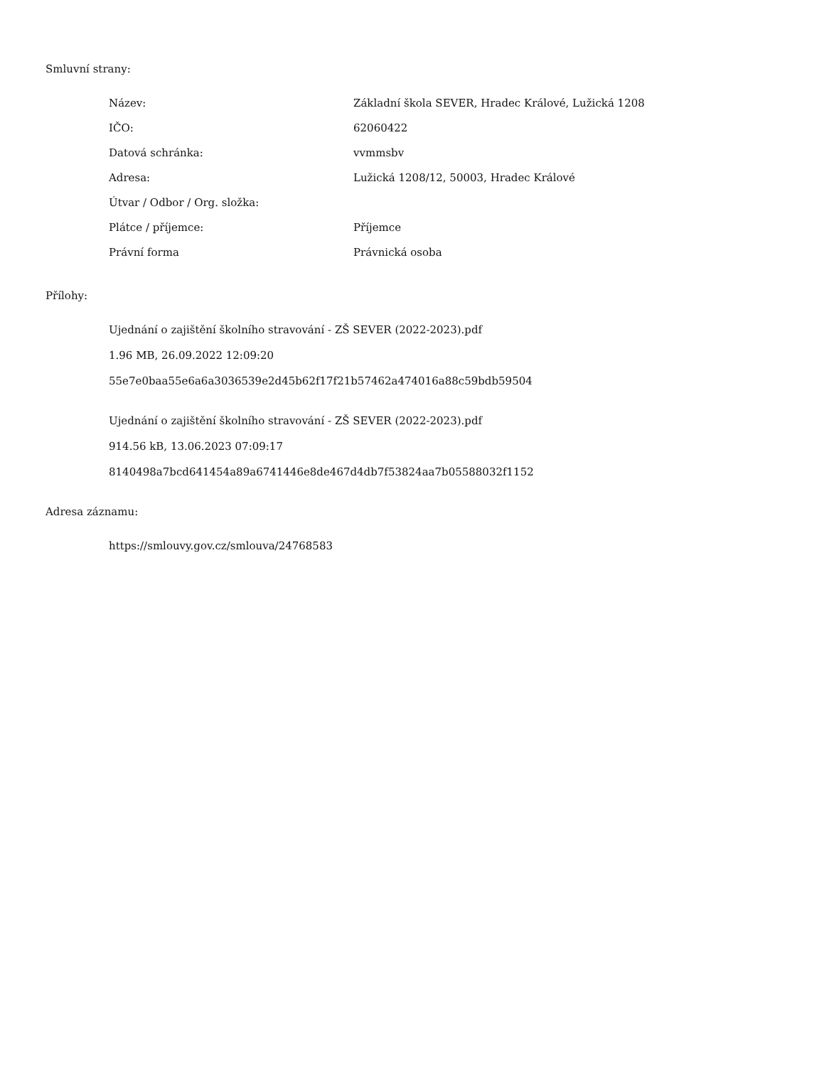Smluvní strany:
| Název: | Základní škola SEVER, Hradec Králové, Lužická 1208 |
| IČO: | 62060422 |
| Datová schránka: | vvmmsbv |
| Adresa: | Lužická 1208/12, 50003, Hradec Králové |
| Útvar / Odbor / Org. složka: | |
| Plátce / příjemce: | Příjemce |
| Právní forma | Právnická osoba |
Přílohy:
Ujednání o zajištění školního stravování - ZŠ SEVER (2022-2023).pdf
1.96 MB, 26.09.2022 12:09:20
55e7e0baa55e6a6a3036539e2d45b62f17f21b57462a474016a88c59bdb59504
Ujednání o zajištění školního stravování - ZŠ SEVER (2022-2023).pdf
914.56 kB, 13.06.2023 07:09:17
8140498a7bcd641454a89a6741446e8de467d4db7f53824aa7b05588032f1152
Adresa záznamu:
https://smlouvy.gov.cz/smlouva/24768583